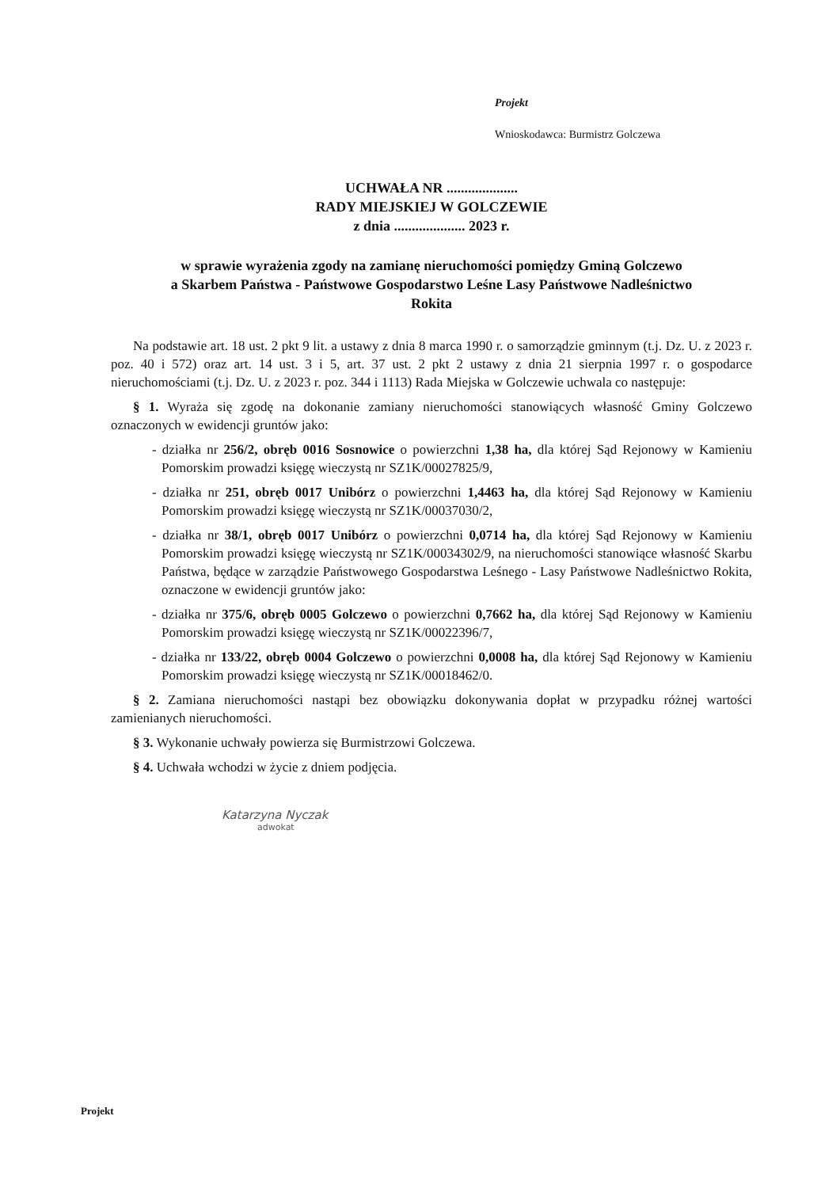Projekt
Wnioskodawca: Burmistrz Golczewa
UCHWAŁA NR ....................
RADY MIEJSKIEJ W GOLCZEWIE
z dnia .................... 2023 r.
w sprawie wyrażenia zgody na zamianę nieruchomości pomiędzy Gminą Golczewo
a Skarbem Państwa - Państwowe Gospodarstwo Leśne Lasy Państwowe Nadleśnictwo
Rokita
Na podstawie art. 18 ust. 2 pkt 9 lit. a ustawy z dnia 8 marca 1990 r. o samorządzie gminnym (t.j. Dz. U. z 2023 r. poz. 40 i 572) oraz art. 14 ust. 3 i 5, art. 37 ust. 2 pkt 2 ustawy z dnia 21 sierpnia 1997 r. o gospodarce nieruchomościami (t.j. Dz. U. z 2023 r. poz. 344 i 1113) Rada Miejska w Golczewie uchwala co następuje:
§ 1. Wyraża się zgodę na dokonanie zamiany nieruchomości stanowiących własność Gminy Golczewo oznaczonych w ewidencji gruntów jako:
- działka nr 256/2, obręb 0016 Sosnowice o powierzchni 1,38 ha, dla której Sąd Rejonowy w Kamieniu Pomorskim prowadzi księgę wieczystą nr SZ1K/00027825/9,
- działka nr 251, obręb 0017 Unibórz o powierzchni 1,4463 ha, dla której Sąd Rejonowy w Kamieniu Pomorskim prowadzi księgę wieczystą nr SZ1K/00037030/2,
- działka nr 38/1, obręb 0017 Unibórz o powierzchni 0,0714 ha, dla której Sąd Rejonowy w Kamieniu Pomorskim prowadzi księgę wieczystą nr SZ1K/00034302/9, na nieruchomości stanowiące własność Skarbu Państwa, będące w zarządzie Państwowego Gospodarstwa Leśnego - Lasy Państwowe Nadleśnictwo Rokita, oznaczone w ewidencji gruntów jako:
- działka nr 375/6, obręb 0005 Golczewo o powierzchni 0,7662 ha, dla której Sąd Rejonowy w Kamieniu Pomorskim prowadzi księgę wieczystą nr SZ1K/00022396/7,
- działka nr 133/22, obręb 0004 Golczewo o powierzchni 0,0008 ha, dla której Sąd Rejonowy w Kamieniu Pomorskim prowadzi księgę wieczystą nr SZ1K/00018462/0.
§ 2. Zamiana nieruchomości nastąpi bez obowiązku dokonywania dopłat w przypadku różnej wartości zamienianych nieruchomości.
§ 3. Wykonanie uchwały powierza się Burmistrzowi Golczewa.
§ 4. Uchwała wchodzi w życie z dniem podjęcia.
Katarzyna Nyczak
adwokat
Projekt